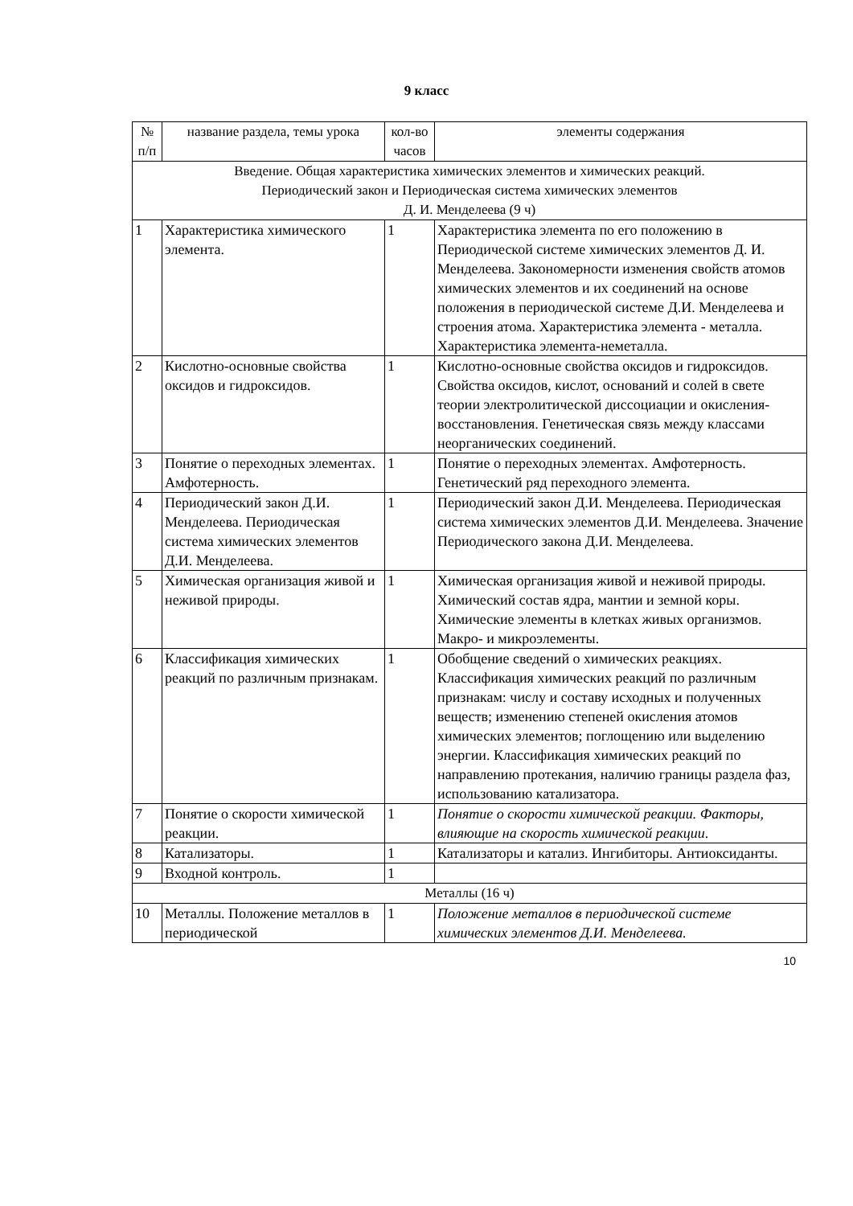9 класс
| № п/п | название раздела, темы урока | кол-во часов | элементы содержания |
| --- | --- | --- | --- |
| Введение. Общая характеристика химических элементов и химических реакций. Периодический закон и Периодическая система химических элементов Д. И. Менделеева (9 ч) | | | |
| 1 | Характеристика химического элемента. | 1 | Характеристика элемента по его положению в Периодической системе химических элементов Д. И. Менделеева. Закономерности изменения свойств атомов химических элементов и их соединений на основе положения в периодической системе Д.И. Менделеева и строения атома. Характеристика элемента - металла. Характеристика элемента-неметалла. |
| 2 | Кислотно-основные свойства оксидов и гидроксидов. | 1 | Кислотно-основные свойства оксидов и гидроксидов. Свойства оксидов, кислот, оснований и солей в свете теории электролитической диссоциации и окисления-восстановления. Генетическая связь между классами неорганических соединений. |
| 3 | Понятие о переходных элементах. Амфотерность. | 1 | Понятие о переходных элементах. Амфотерность. Генетический ряд переходного элемента. |
| 4 | Периодический закон Д.И. Менделеева. Периодическая система химических элементов Д.И. Менделеева. | 1 | Периодический закон Д.И. Менделеева. Периодическая система химических элементов Д.И. Менделеева. Значение Периодического закона Д.И. Менделеева. |
| 5 | Химическая организация живой и неживой природы. | 1 | Химическая организация живой и неживой природы. Химический состав ядра, мантии и земной коры. Химические элементы в клетках живых организмов. Макро- и микроэлементы. |
| 6 | Классификация химических реакций по различным признакам. | 1 | Обобщение сведений о химических реакциях. Классификация химических реакций по различным признакам: числу и составу исходных и полученных веществ; изменению степеней окисления атомов химических элементов; поглощению или выделению энергии. Классификация химических реакций по направлению протекания, наличию границы раздела фаз, использованию катализатора. |
| 7 | Понятие о скорости химической реакции. | 1 | Понятие о скорости химической реакции. Факторы, влияющие на скорость химической реакции . |
| 8 | Катализаторы. | 1 | Катализаторы и катализ. Ингибиторы. Антиоксиданты. |
| 9 | Входной контроль. | 1 | |
| Металлы (16 ч) | | | |
| 10 | Металлы. Положение металлов в периодической | 1 | Положение металлов в периодической системе химических элементов Д.И. Менделеева. |
10